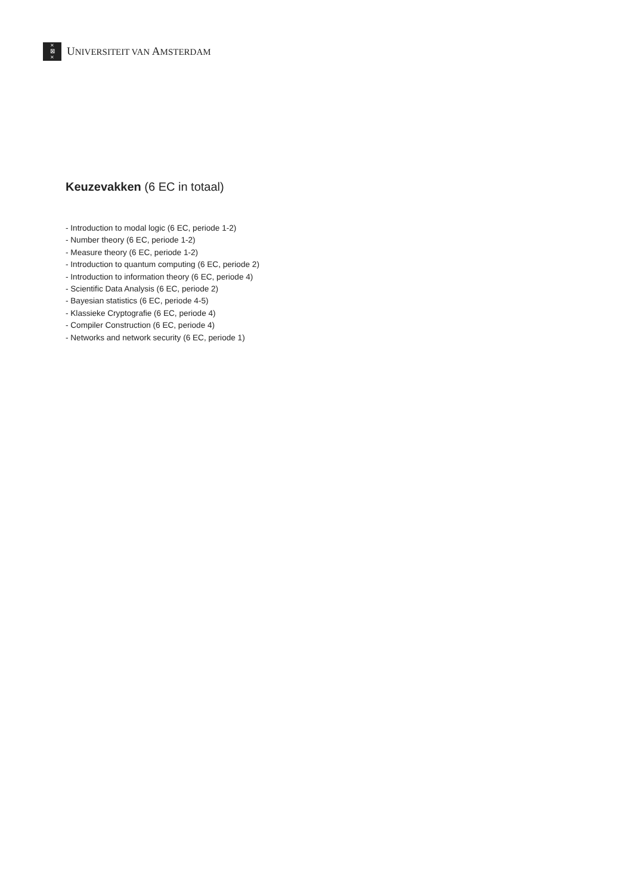×
⊠
×
UNIVERSITEIT VAN AMSTERDAM
Keuzevakken (6 EC in totaal)
- Introduction to modal logic (6 EC, periode 1-2)
- Number theory (6 EC, periode 1-2)
- Measure theory (6 EC, periode 1-2)
- Introduction to quantum computing (6 EC, periode 2)
- Introduction to information theory (6 EC, periode 4)
- Scientific Data Analysis (6 EC, periode 2)
- Bayesian statistics (6 EC, periode 4-5)
- Klassieke Cryptografie (6 EC, periode 4)
- Compiler Construction (6 EC, periode 4)
- Networks and network security (6 EC, periode 1)